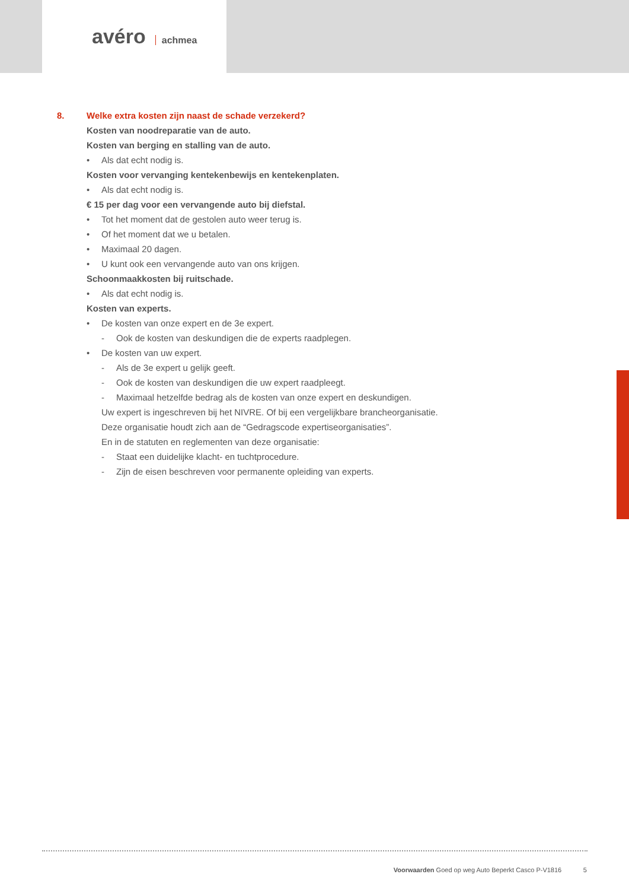avéro achmea
8. Welke extra kosten zijn naast de schade verzekerd?
Kosten van noodreparatie van de auto.
Kosten van berging en stalling van de auto.
• Als dat echt nodig is.
Kosten voor vervanging kentekenbewijs en kentekenplaten.
• Als dat echt nodig is.
€ 15 per dag voor een vervangende auto bij diefstal.
• Tot het moment dat de gestolen auto weer terug is.
• Of het moment dat we u betalen.
• Maximaal 20 dagen.
• U kunt ook een vervangende auto van ons krijgen.
Schoonmaakkosten bij ruitschade.
• Als dat echt nodig is.
Kosten van experts.
• De kosten van onze expert en de 3e expert.
- Ook de kosten van deskundigen die de experts raadplegen.
• De kosten van uw expert.
- Als de 3e expert u gelijk geeft.
- Ook de kosten van deskundigen die uw expert raadpleegt.
- Maximaal hetzelfde bedrag als de kosten van onze expert en deskundigen.
Uw expert is ingeschreven bij het NIVRE. Of bij een vergelijkbare brancheorganisatie.
Deze organisatie houdt zich aan de “Gedragscode expertiseorganisaties”.
En in de statuten en reglementen van deze organisatie:
- Staat een duidelijke klacht- en tuchtprocedure.
- Zijn de eisen beschreven voor permanente opleiding van experts.
Voorwaarden Goed op weg Auto Beperkt Casco P-V1816 5